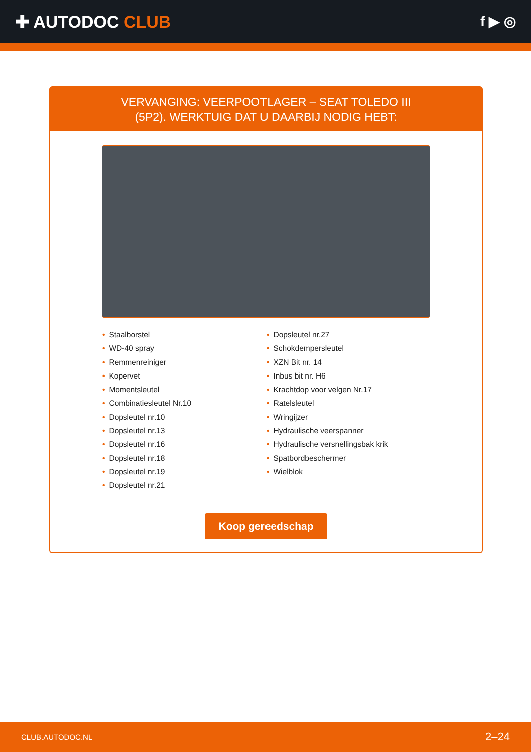✚ AUTODOC CLUB
f ▶ ◎
VERVANGING: VEERPOOTLAGER – SEAT TOLEDO III
(5P2). WERKTUIG DAT U DAARBIJ NODIG HEBT:
• Staalborstel
• WD-40 spray
• Remmenreiniger
• Kopervet
• Momentsleutel
• Combinatiesleutel Nr.10
• Dopsleutel nr.10
• Dopsleutel nr.13
• Dopsleutel nr.16
• Dopsleutel nr.18
• Dopsleutel nr.19
• Dopsleutel nr.21
• Dopsleutel nr.27
• Schokdempersleutel
• XZN Bit nr. 14
• Inbus bit nr. H6
• Krachtdop voor velgen Nr.17
• Ratelsleutel
• Wringijzer
• Hydraulische veerspanner
• Hydraulische versnellingsbak krik
• Spatbordbeschermer
• Wielblok
Koop gereedschap
CLUB.AUTODOC.NL 2–24